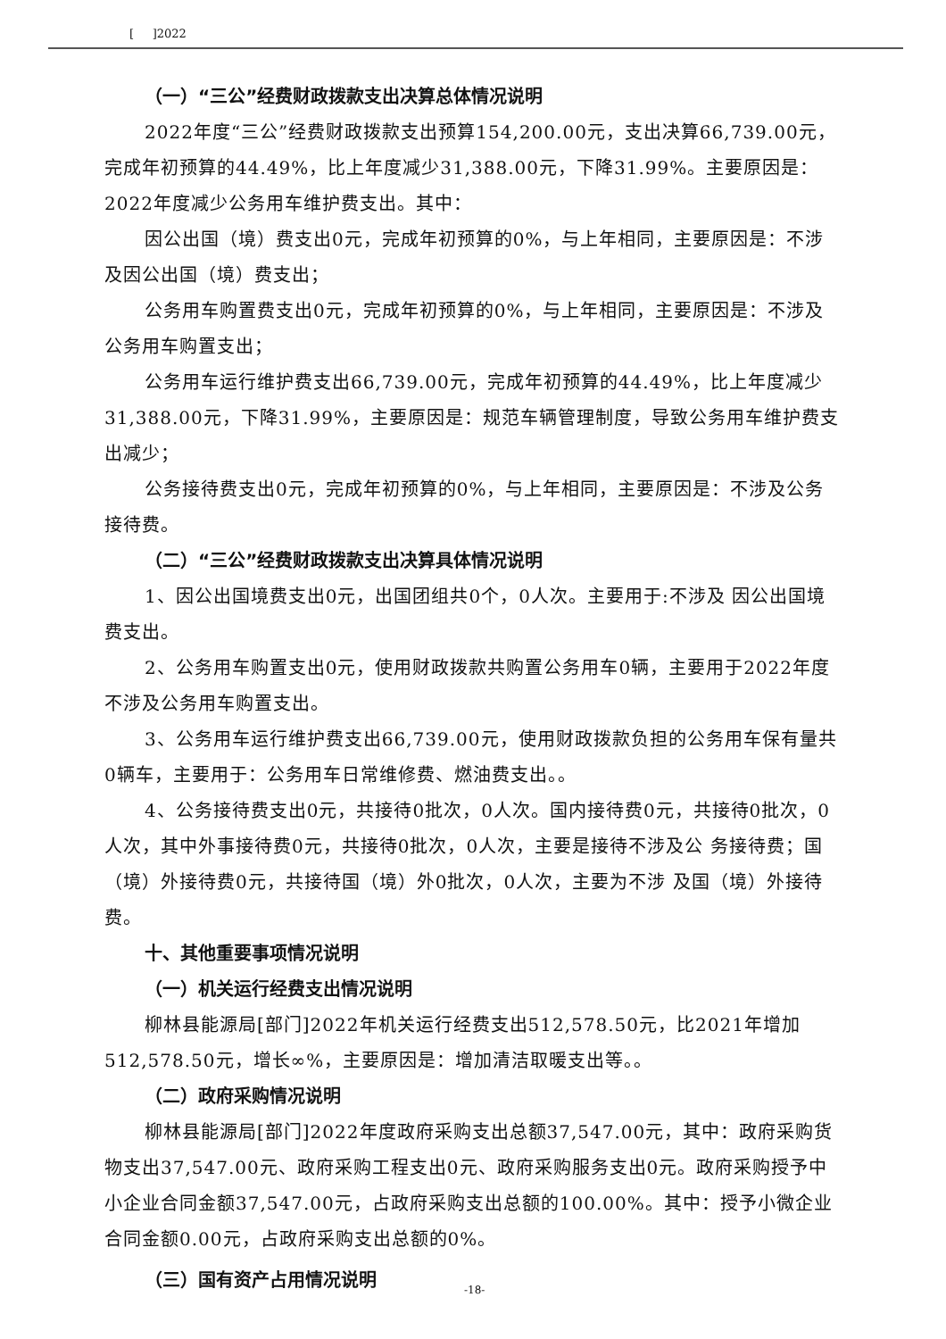[ ]2022
（一）“三公”经费财政拨款支出决算总体情况说明
2022年度“三公”经费财政拨款支出预算154,200.00元，支出决算66,739.00元，完成年初预算的44.49%，比上年度减少31,388.00元，下降31.99%。主要原因是：2022年度减少公务用车维护费支出。其中：
因公出国（境）费支出0元，完成年初预算的0%，与上年相同，主要原因是：不涉及因公出国（境）费支出；
公务用车购置费支出0元，完成年初预算的0%，与上年相同，主要原因是：不涉及公务用车购置支出；
公务用车运行维护费支出66,739.00元，完成年初预算的44.49%，比上年度减少31,388.00元，下降31.99%，主要原因是：规范车辆管理制度，导致公务用车维护费支出减少；
公务接待费支出0元，完成年初预算的0%，与上年相同，主要原因是：不涉及公务接待费。
（二）“三公”经费财政拨款支出决算具体情况说明
1、因公出国境费支出0元，出国团组共0个，0人次。主要用于:不涉及 因公出国境费支出。
2、公务用车购置支出0元，使用财政拨款共购置公务用车0辆，主要用于2022年度不涉及公务用车购置支出。
3、公务用车运行维护费支出66,739.00元，使用财政拨款负担的公务用车保有量共0辆车，主要用于：公务用车日常维修费、燃油费支出。。
4、公务接待费支出0元，共接待0批次，0人次。国内接待费0元，共接待0批次，0人次，其中外事接待费0元，共接待0批次，0人次，主要是接待不涉及公 务接待费；国（境）外接待费0元，共接待国（境）外0批次，0人次，主要为不涉 及国（境）外接待费。
十、其他重要事项情况说明
（一）机关运行经费支出情况说明
柳林县能源局[部门]2022年机关运行经费支出512,578.50元，比2021年增加512,578.50元，增长∞%，主要原因是：增加清洁取暖支出等。。
（二）政府采购情况说明
柳林县能源局[部门]2022年度政府采购支出总额37,547.00元，其中：政府采购货物支出37,547.00元、政府采购工程支出0元、政府采购服务支出0元。政府采购授予中小企业合同金额37,547.00元，占政府采购支出总额的100.00%。其中：授予小微企业合同金额0.00元，占政府采购支出总额的0%。
（三）国有资产占用情况说明
-18-